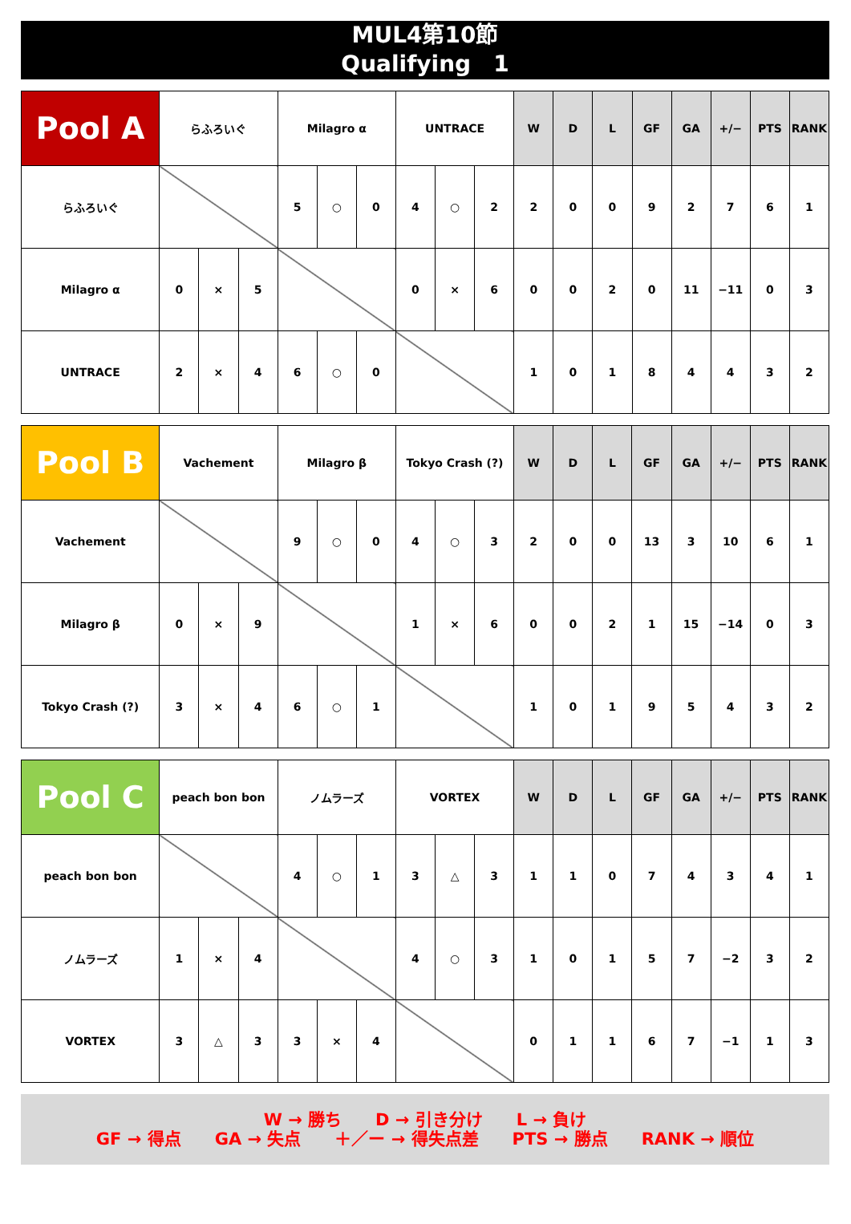MUL4第10節
Qualifying　1
| Pool A | らふろいぐ | | | Milagro α | | | UNTRACE | | | W | D | L | GF | GA | +/− | PTS | RANK |
| --- | --- | --- | --- | --- | --- | --- | --- | --- | --- | --- | --- | --- | --- | --- | --- | --- | --- |
| らふろいぐ | | | | 5 | ○ | 0 | 4 | ○ | 2 | 2 | 0 | 0 | 9 | 2 | 7 | 6 | 1 |
| Milagro α | 0 | × | 5 | | | | 0 | × | 6 | 0 | 0 | 2 | 0 | 11 | −11 | 0 | 3 |
| UNTRACE | 2 | × | 4 | 6 | ○ | 0 | | | | 1 | 0 | 1 | 8 | 4 | 4 | 3 | 2 |
| Pool B | Vachement | | | Milagro β | | | Tokyo Crash (?) | | | W | D | L | GF | GA | +/− | PTS | RANK |
| --- | --- | --- | --- | --- | --- | --- | --- | --- | --- | --- | --- | --- | --- | --- | --- | --- | --- |
| Vachement | | | | 9 | ○ | 0 | 4 | ○ | 3 | 2 | 0 | 0 | 13 | 3 | 10 | 6 | 1 |
| Milagro β | 0 | × | 9 | | | | 1 | × | 6 | 0 | 0 | 2 | 1 | 15 | −14 | 0 | 3 |
| Tokyo Crash (?) | 3 | × | 4 | 6 | ○ | 1 | | | | 1 | 0 | 1 | 9 | 5 | 4 | 3 | 2 |
| Pool C | peach bon bon | | | ノムラーズ | | | VORTEX | | | W | D | L | GF | GA | +/− | PTS | RANK |
| --- | --- | --- | --- | --- | --- | --- | --- | --- | --- | --- | --- | --- | --- | --- | --- | --- | --- |
| peach bon bon | | | | 4 | ○ | 1 | 3 | △ | 3 | 1 | 1 | 0 | 7 | 4 | 3 | 4 | 1 |
| ノムラーズ | 1 | × | 4 | | | | 4 | ○ | 3 | 1 | 0 | 1 | 5 | 7 | −2 | 3 | 2 |
| VORTEX | 3 | △ | 3 | 3 | × | 4 | | | | 0 | 1 | 1 | 6 | 7 | −1 | 1 | 3 |
W → 勝ち　　D → 引き分け　　L → 負け
GF → 得点　　GA → 失点　　＋／ー → 得失点差　　PTS → 勝点　　RANK → 順位